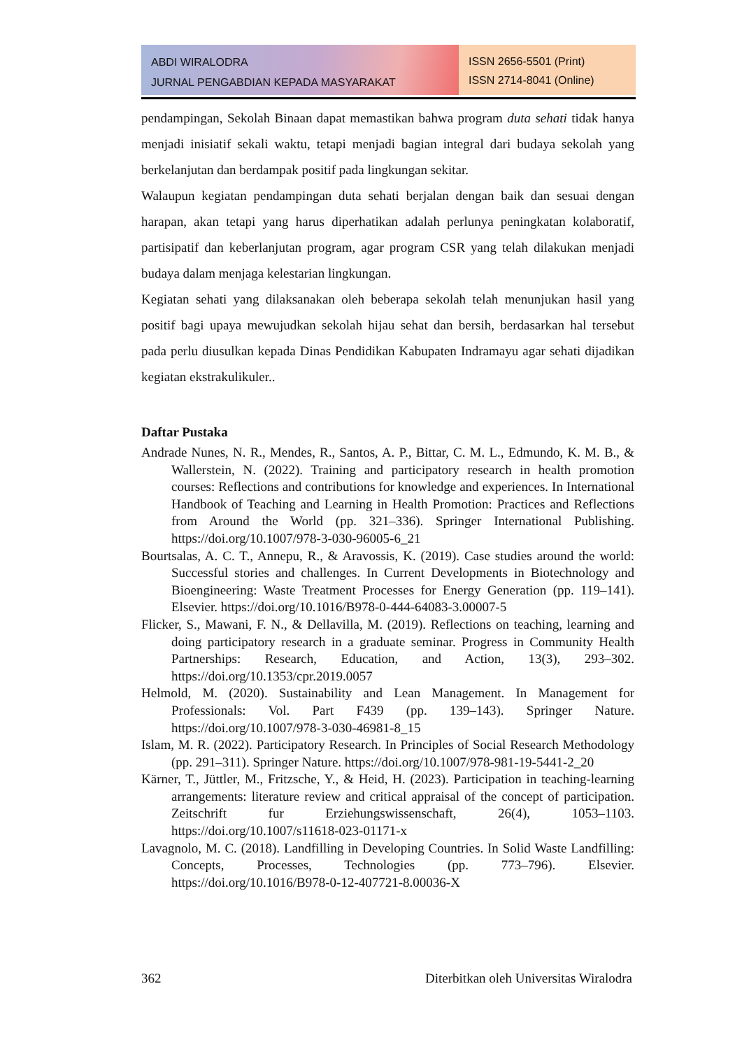ABDI WIRALODRA
JURNAL PENGABDIAN KEPADA MASYARAKAT
ISSN 2656-5501 (Print)
ISSN 2714-8041 (Online)
pendampingan, Sekolah Binaan dapat memastikan bahwa program duta sehati tidak hanya menjadi inisiatif sekali waktu, tetapi menjadi bagian integral dari budaya sekolah yang berkelanjutan dan berdampak positif pada lingkungan sekitar.
Walaupun kegiatan pendampingan duta sehati berjalan dengan baik dan sesuai dengan harapan, akan tetapi yang harus diperhatikan adalah perlunya peningkatan kolaboratif, partisipatif dan keberlanjutan program, agar program CSR yang telah dilakukan menjadi budaya dalam menjaga kelestarian lingkungan.
Kegiatan sehati yang dilaksanakan oleh beberapa sekolah telah menunjukan hasil yang positif bagi upaya mewujudkan sekolah hijau sehat dan bersih, berdasarkan hal tersebut pada perlu diusulkan kepada Dinas Pendidikan Kabupaten Indramayu agar sehati dijadikan kegiatan ekstrakulikuler..
Daftar Pustaka
Andrade Nunes, N. R., Mendes, R., Santos, A. P., Bittar, C. M. L., Edmundo, K. M. B., & Wallerstein, N. (2022). Training and participatory research in health promotion courses: Reflections and contributions for knowledge and experiences. In International Handbook of Teaching and Learning in Health Promotion: Practices and Reflections from Around the World (pp. 321–336). Springer International Publishing. https://doi.org/10.1007/978-3-030-96005-6_21
Bourtsalas, A. C. T., Annepu, R., & Aravossis, K. (2019). Case studies around the world: Successful stories and challenges. In Current Developments in Biotechnology and Bioengineering: Waste Treatment Processes for Energy Generation (pp. 119–141). Elsevier. https://doi.org/10.1016/B978-0-444-64083-3.00007-5
Flicker, S., Mawani, F. N., & Dellavilla, M. (2019). Reflections on teaching, learning and doing participatory research in a graduate seminar. Progress in Community Health Partnerships: Research, Education, and Action, 13(3), 293–302. https://doi.org/10.1353/cpr.2019.0057
Helmold, M. (2020). Sustainability and Lean Management. In Management for Professionals: Vol. Part F439 (pp. 139–143). Springer Nature. https://doi.org/10.1007/978-3-030-46981-8_15
Islam, M. R. (2022). Participatory Research. In Principles of Social Research Methodology (pp. 291–311). Springer Nature. https://doi.org/10.1007/978-981-19-5441-2_20
Kärner, T., Jüttler, M., Fritzsche, Y., & Heid, H. (2023). Participation in teaching-learning arrangements: literature review and critical appraisal of the concept of participation. Zeitschrift fur Erziehungswissenschaft, 26(4), 1053–1103. https://doi.org/10.1007/s11618-023-01171-x
Lavagnolo, M. C. (2018). Landfilling in Developing Countries. In Solid Waste Landfilling: Concepts, Processes, Technologies (pp. 773–796). Elsevier. https://doi.org/10.1016/B978-0-12-407721-8.00036-X
362 Diterbitkan oleh Universitas Wiralodra